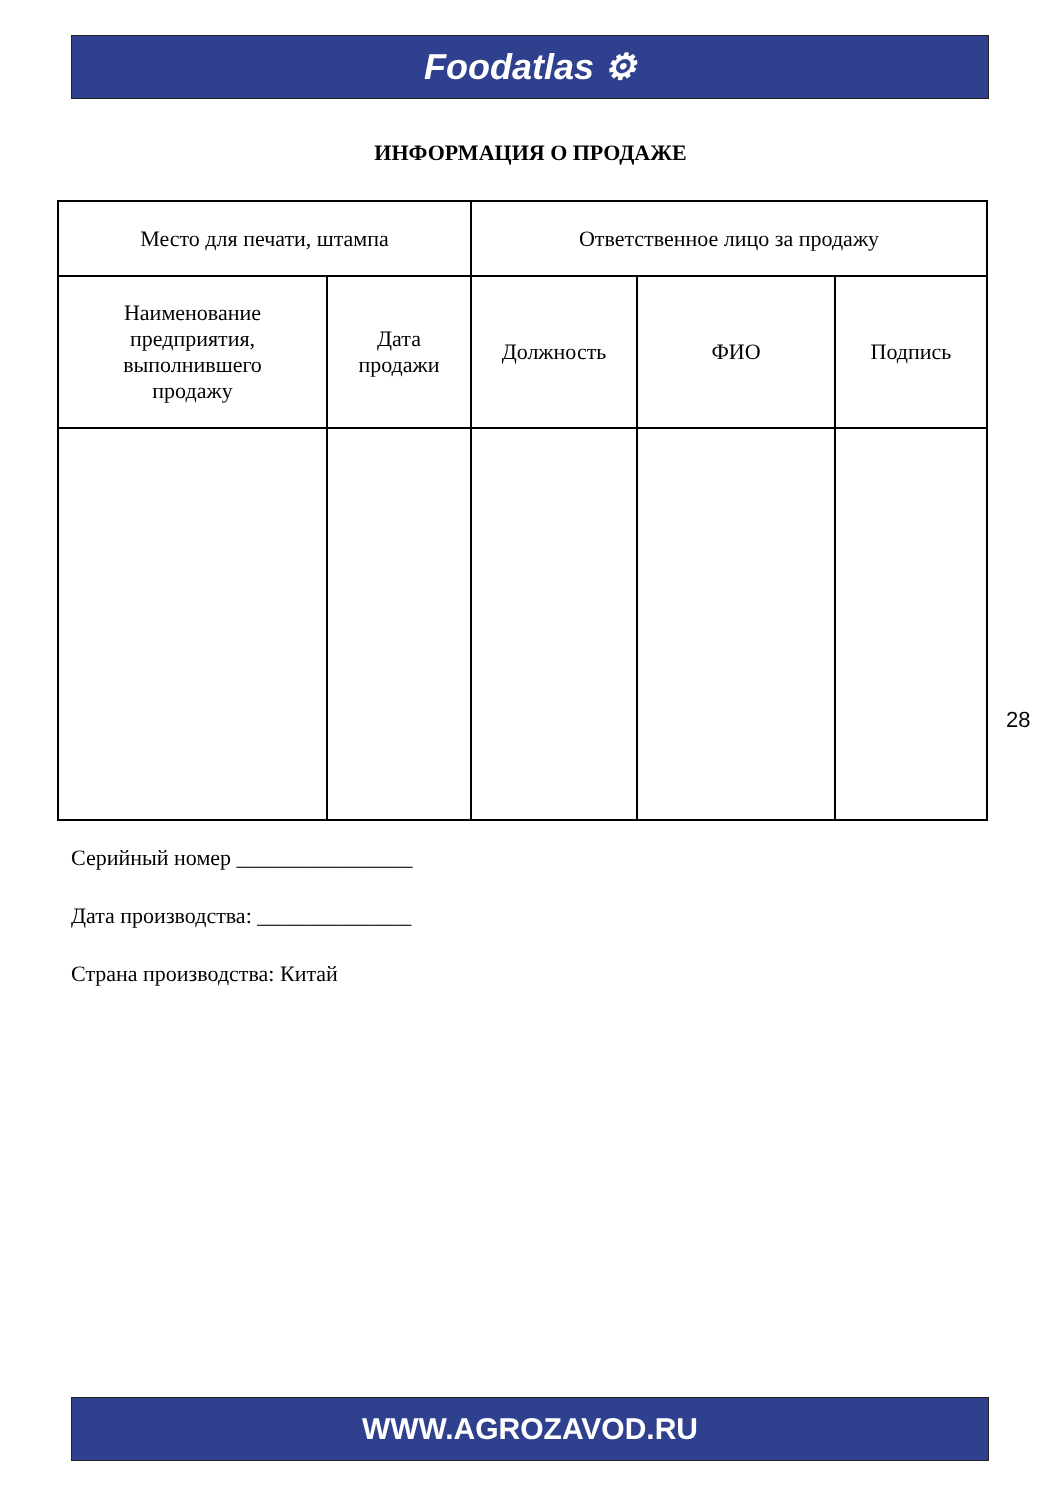Foodatlas ⚙
ИНФОРМАЦИЯ О ПРОДАЖЕ
| Место для печати, штампа | | Ответственное лицо за продажу | | |
| --- | --- | --- | --- | --- |
| Наименование предприятия, выполнившего продажу | Дата продажи | Должность | ФИО | Подпись |
28
Серийный номер ________________
Дата производства: ______________
Страна производства: Китай
WWW.AGROZAVOD.RU